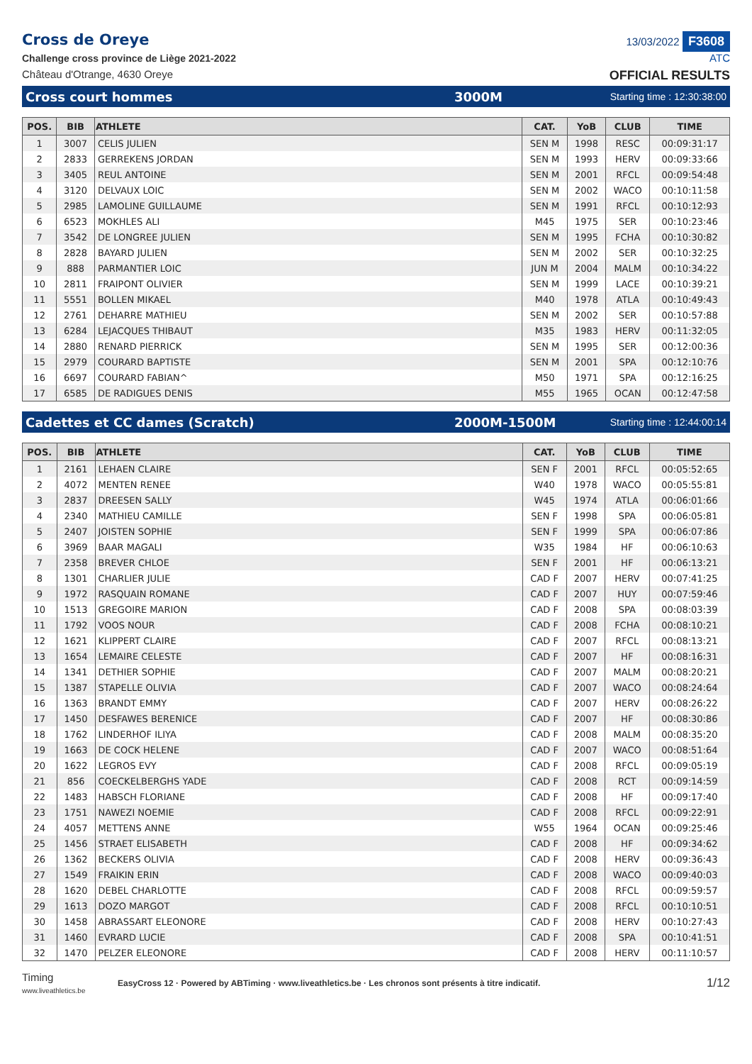Cross de Oreye
Challenge cross province de Liège 2021-2022
Château d'Otrange, 4630 Oreye
13/03/2022 F3608
ATC
OFFICIAL RESULTS
Cross court hommes 3000M Starting time : 12:30:38:00
| POS. | BIB | ATHLETE | CAT. | YoB | CLUB | TIME |
| --- | --- | --- | --- | --- | --- | --- |
| 1 | 3007 | CELIS JULIEN | SEN M | 1998 | RESC | 00:09:31:17 |
| 2 | 2833 | GERREKENS JORDAN | SEN M | 1993 | HERV | 00:09:33:66 |
| 3 | 3405 | REUL ANTOINE | SEN M | 2001 | RFCL | 00:09:54:48 |
| 4 | 3120 | DELVAUX LOIC | SEN M | 2002 | WACO | 00:10:11:58 |
| 5 | 2985 | LAMOLINE GUILLAUME | SEN M | 1991 | RFCL | 00:10:12:93 |
| 6 | 6523 | MOKHLES ALI | M45 | 1975 | SER | 00:10:23:46 |
| 7 | 3542 | DE LONGREE JULIEN | SEN M | 1995 | FCHA | 00:10:30:82 |
| 8 | 2828 | BAYARD JULIEN | SEN M | 2002 | SER | 00:10:32:25 |
| 9 | 888 | PARMANTIER LOIC | JUN M | 2004 | MALM | 00:10:34:22 |
| 10 | 2811 | FRAIPONT OLIVIER | SEN M | 1999 | LACE | 00:10:39:21 |
| 11 | 5551 | BOLLEN MIKAEL | M40 | 1978 | ATLA | 00:10:49:43 |
| 12 | 2761 | DEHARRE MATHIEU | SEN M | 2002 | SER | 00:10:57:88 |
| 13 | 6284 | LEJACQUES THIBAUT | M35 | 1983 | HERV | 00:11:32:05 |
| 14 | 2880 | RENARD PIERRICK | SEN M | 1995 | SER | 00:12:00:36 |
| 15 | 2979 | COURARD BAPTISTE | SEN M | 2001 | SPA | 00:12:10:76 |
| 16 | 6697 | COURARD FABIAN^ | M50 | 1971 | SPA | 00:12:16:25 |
| 17 | 6585 | DE RADIGUES DENIS | M55 | 1965 | OCAN | 00:12:47:58 |
Cadettes et CC dames (Scratch) 2000M-1500M Starting time : 12:44:00:14
| POS. | BIB | ATHLETE | CAT. | YoB | CLUB | TIME |
| --- | --- | --- | --- | --- | --- | --- |
| 1 | 2161 | LEHAEN CLAIRE | SEN F | 2001 | RFCL | 00:05:52:65 |
| 2 | 4072 | MENTEN RENEE | W40 | 1978 | WACO | 00:05:55:81 |
| 3 | 2837 | DREESEN SALLY | W45 | 1974 | ATLA | 00:06:01:66 |
| 4 | 2340 | MATHIEU CAMILLE | SEN F | 1998 | SPA | 00:06:05:81 |
| 5 | 2407 | JOISTEN SOPHIE | SEN F | 1999 | SPA | 00:06:07:86 |
| 6 | 3969 | BAAR MAGALI | W35 | 1984 | HF | 00:06:10:63 |
| 7 | 2358 | BREVER CHLOE | SEN F | 2001 | HF | 00:06:13:21 |
| 8 | 1301 | CHARLIER JULIE | CAD F | 2007 | HERV | 00:07:41:25 |
| 9 | 1972 | RASQUAIN ROMANE | CAD F | 2007 | HUY | 00:07:59:46 |
| 10 | 1513 | GREGOIRE MARION | CAD F | 2008 | SPA | 00:08:03:39 |
| 11 | 1792 | VOOS NOUR | CAD F | 2008 | FCHA | 00:08:10:21 |
| 12 | 1621 | KLIPPERT CLAIRE | CAD F | 2007 | RFCL | 00:08:13:21 |
| 13 | 1654 | LEMAIRE CELESTE | CAD F | 2007 | HF | 00:08:16:31 |
| 14 | 1341 | DETHIER SOPHIE | CAD F | 2007 | MALM | 00:08:20:21 |
| 15 | 1387 | STAPELLE OLIVIA | CAD F | 2007 | WACO | 00:08:24:64 |
| 16 | 1363 | BRANDT EMMY | CAD F | 2007 | HERV | 00:08:26:22 |
| 17 | 1450 | DESFAWES BERENICE | CAD F | 2007 | HF | 00:08:30:86 |
| 18 | 1762 | LINDERHOF ILIYA | CAD F | 2008 | MALM | 00:08:35:20 |
| 19 | 1663 | DE COCK HELENE | CAD F | 2007 | WACO | 00:08:51:64 |
| 20 | 1622 | LEGROS EVY | CAD F | 2008 | RFCL | 00:09:05:19 |
| 21 | 856 | COECKELBERGHS YADE | CAD F | 2008 | RCT | 00:09:14:59 |
| 22 | 1483 | HABSCH FLORIANE | CAD F | 2008 | HF | 00:09:17:40 |
| 23 | 1751 | NAWEZI NOEMIE | CAD F | 2008 | RFCL | 00:09:22:91 |
| 24 | 4057 | METTENS ANNE | W55 | 1964 | OCAN | 00:09:25:46 |
| 25 | 1456 | STRAET ELISABETH | CAD F | 2008 | HF | 00:09:34:62 |
| 26 | 1362 | BECKERS OLIVIA | CAD F | 2008 | HERV | 00:09:36:43 |
| 27 | 1549 | FRAIKIN ERIN | CAD F | 2008 | WACO | 00:09:40:03 |
| 28 | 1620 | DEBEL CHARLOTTE | CAD F | 2008 | RFCL | 00:09:59:57 |
| 29 | 1613 | DOZO MARGOT | CAD F | 2008 | RFCL | 00:10:10:51 |
| 30 | 1458 | ABRASSART ELEONORE | CAD F | 2008 | HERV | 00:10:27:43 |
| 31 | 1460 | EVRARD LUCIE | CAD F | 2008 | SPA | 00:10:41:51 |
| 32 | 1470 | PELZER ELEONORE | CAD F | 2008 | HERV | 00:11:10:57 |
Timing
www.liveathletics.be
EasyCross 12 · Powered by ABTiming · www.liveathletics.be · Les chronos sont présents à titre indicatif.
1/12